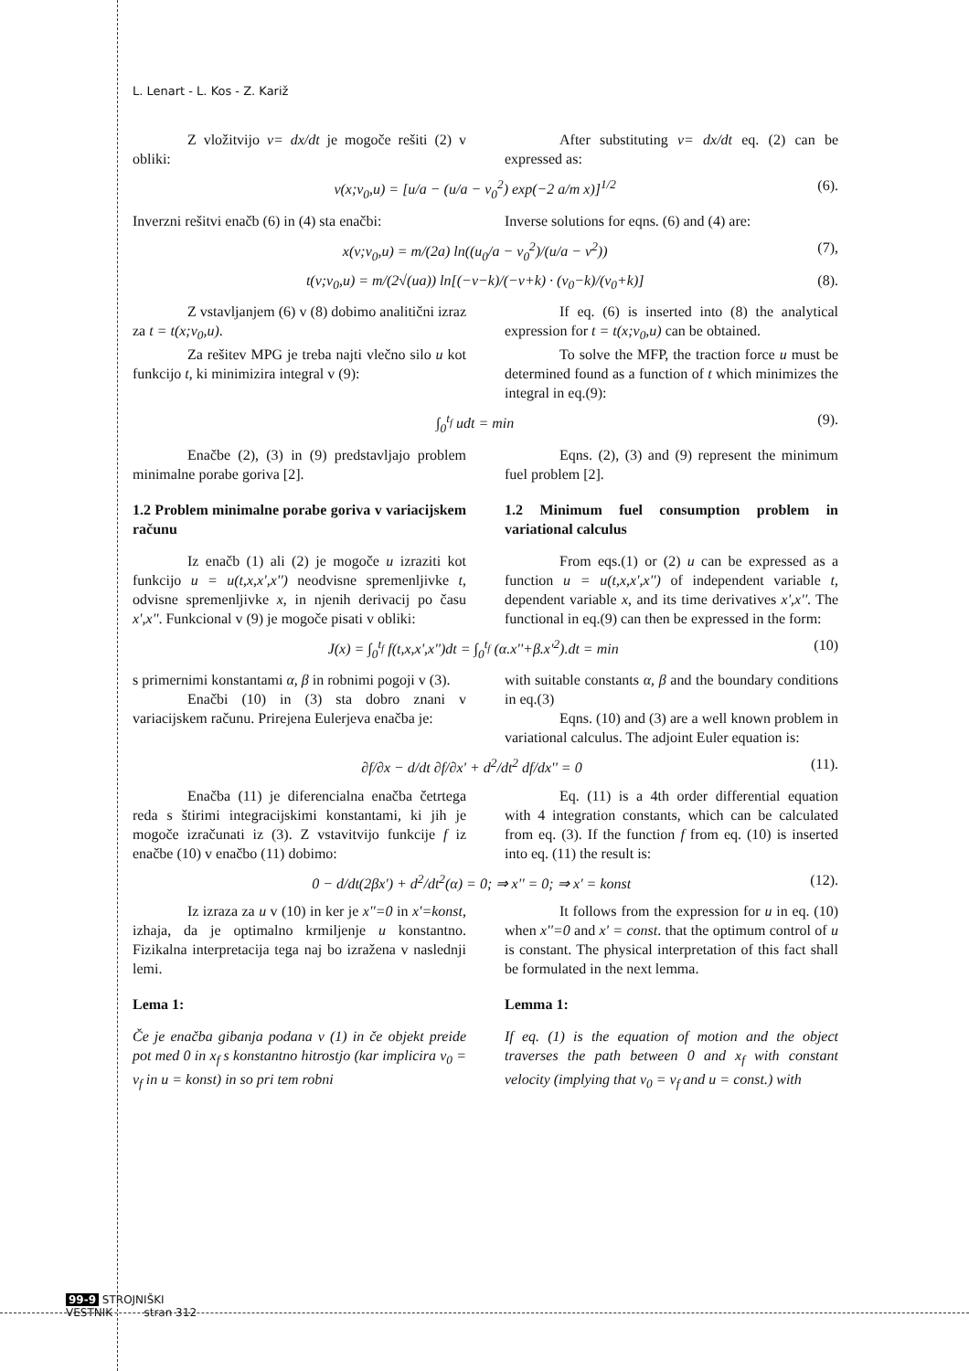L. Lenart - L. Kos - Z. Kariž
Z vložitvijo v= dx/dt je mogoče rešiti (2) v obliki:
After substituting v= dx/dt eq. (2) can be expressed as:
v(x;v<sub>0</sub>,u) = [u/a − (u/a − v<sub>0</sub><sup>2</sup>) exp(−2 a/m x)]<sup>1/2</sup> (6).
Inverzni rešitvi enačb (6) in (4) sta enačbi:
Inverse solutions for eqns. (6) and (4) are:
x(v;v<sub>0</sub>,u) = m/(2a) ln((u<sub>0</sub>/a − v<sub>0</sub><sup>2</sup>)/(u/a − v<sup>2</sup>)) (7),
t(v;v<sub>0</sub>,u) = m/(2√(ua)) ln[(−v−k)/(−v+k) · (v<sub>0</sub>−k)/(v<sub>0</sub>+k)] (8).
Z vstavljanjem (6) v (8) dobimo analitični izraz za t = t(x;v<sub>0</sub>,u).
Za rešitev MPG je treba najti vlečno silo u kot funkcijo t, ki minimizira integral v (9):
If eq. (6) is inserted into (8) the analytical expression for t = t(x;v<sub>0</sub>,u) can be obtained.
To solve the MFP, the traction force u must be determined found as a function of t which minimizes the integral in eq.(9):
∫<sub>0</sub><sup>t<sub>f</sub></sup> udt = min (9).
Enačbe (2), (3) in (9) predstavljajo problem minimalne porabe goriva [2].
Eqns. (2), (3) and (9) represent the minimum fuel problem [2].
1.2 Problem minimalne porabe goriva v variacijskem računu
Iz enačb (1) ali (2) je mogoče u izraziti kot funkcijo u = u(t,x,x',x'') neodvisne spremenljivke t, odvisne spremenljivke x, in njenih derivacij po času x',x''. Funkcional v (9) je mogoče pisati v obliki:
1.2 Minimum fuel consumption problem in variational calculus
From eqs.(1) or (2) u can be expressed as a function u = u(t,x,x',x'') of independent variable t, dependent variable x, and its time derivatives x',x''. The functional in eq.(9) can then be expressed in the form:
J(x) = ∫<sub>0</sub><sup>t<sub>f</sub></sup> f(t,x,x',x'')dt = ∫<sub>0</sub><sup>t<sub>f</sub></sup> (α.x''+β.x'<sup>2</sup>).dt = min (10)
s primernimi konstantami α, β in robnimi pogoji v (3).
Enačbi (10) in (3) sta dobro znani v variacijskem računu. Prirejena Eulerjeva enačba je:
with suitable constants α, β and the boundary conditions in eq.(3)
Eqns. (10) and (3) are a well known problem in variational calculus. The adjoint Euler equation is:
∂f/∂x − d/dt ∂f/∂x' + d<sup>2</sup>/dt<sup>2</sup> df/dx'' = 0 (11).
Enačba (11) je diferencialna enačba četrtega reda s štirimi integracijskimi konstantami, ki jih je mogoče izračunati iz (3). Z vstavitvijo funkcije f iz enačbe (10) v enačbo (11) dobimo:
Eq. (11) is a 4th order differential equation with 4 integration constants, which can be calculated from eq. (3). If the function f from eq. (10) is inserted into eq. (11) the result is:
0 − d/dt(2βx') + d<sup>2</sup>/dt<sup>2</sup>(α) = 0; ⇒ x'' = 0; ⇒ x' = konst (12).
Iz izraza za u v (10) in ker je x''=0 in x'=konst, izhaja, da je optimalno krmiljenje u konstantno. Fizikalna interpretacija tega naj bo izražena v naslednji lemi.
Lema 1:
Če je enačba gibanja podana v (1) in če objekt preide pot med 0 in x<sub>f</sub> s konstantno hitrostjo (kar implicira v<sub>0</sub> = v<sub>f</sub> in u = konst) in so pri tem robni
It follows from the expression for u in eq. (10) when x''=0 and x' = const. that the optimum control of u is constant. The physical interpretation of this fact shall be formulated in the next lemma.
Lemma 1:
If eq. (1) is the equation of motion and the object traverses the path between 0 and x<sub>f</sub> with constant velocity (implying that v<sub>0</sub> = v<sub>f</sub> and u = const.) with
99-9 STROJNIŠKI
VESTNIK stran 312